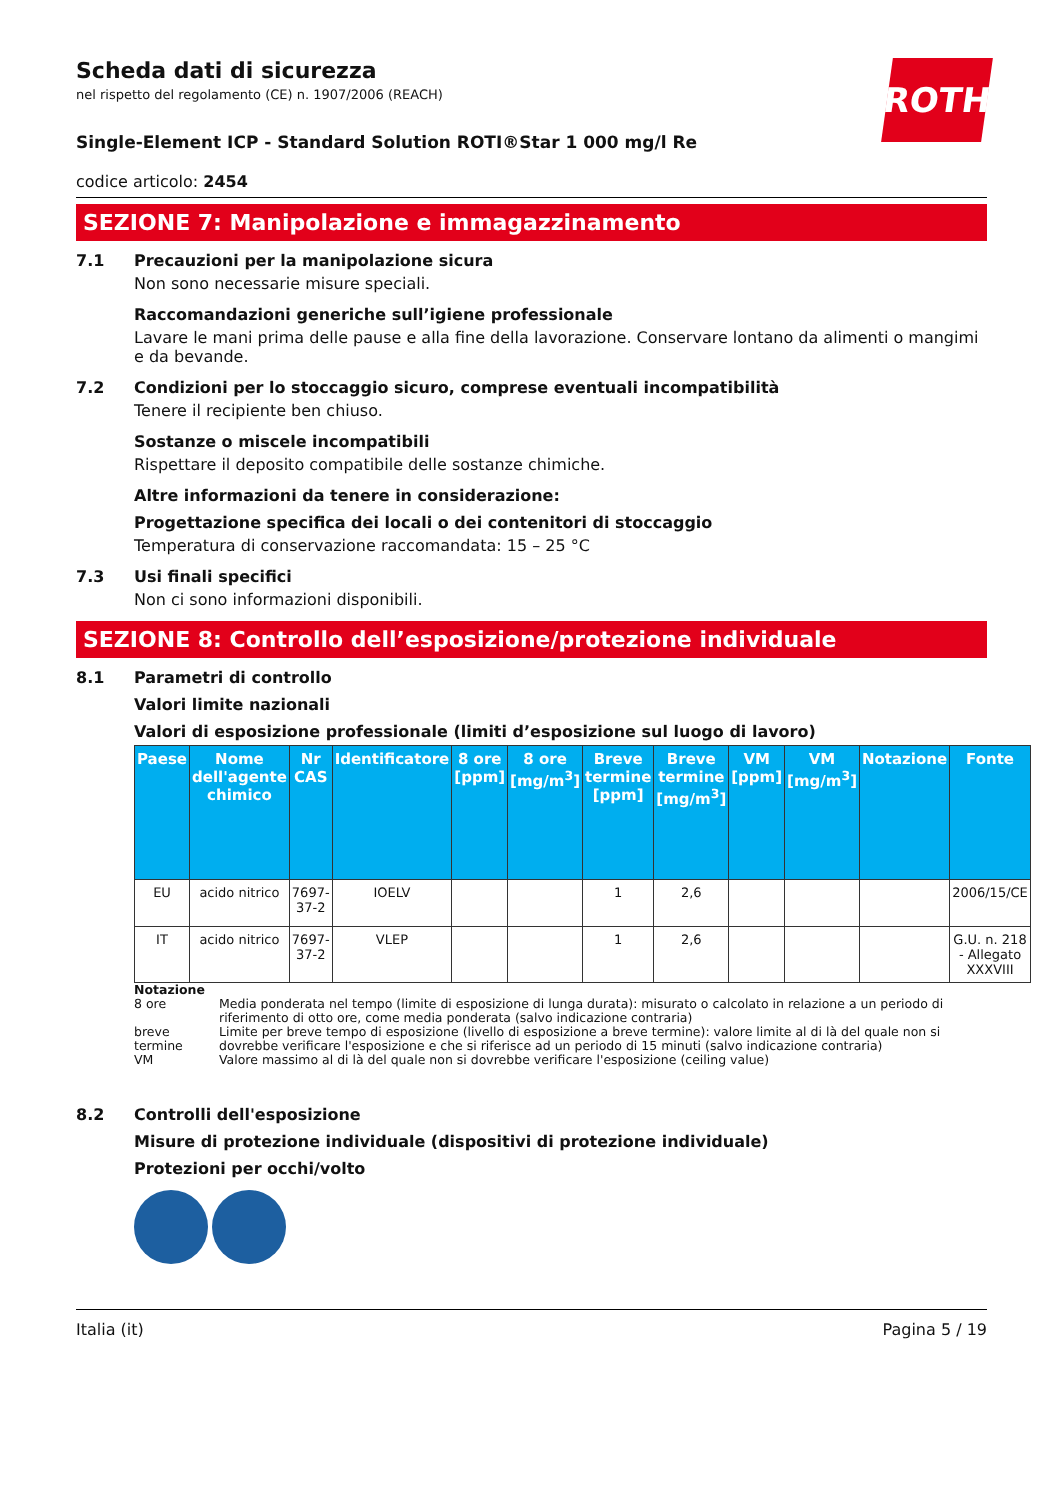ROTH
Scheda dati di sicurezza
nel rispetto del regolamento (CE) n. 1907/2006 (REACH)
Single-Element ICP - Standard Solution ROTI®Star 1 000 mg/l Re
codice articolo: 2454
SEZIONE 7: Manipolazione e immagazzinamento
7.1 Precauzioni per la manipolazione sicura
Non sono necessarie misure speciali.
Raccomandazioni generiche sull’igiene professionale
Lavare le mani prima delle pause e alla fine della lavorazione. Conservare lontano da alimenti o mangimi e da bevande.
7.2 Condizioni per lo stoccaggio sicuro, comprese eventuali incompatibilità
Tenere il recipiente ben chiuso.
Sostanze o miscele incompatibili
Rispettare il deposito compatibile delle sostanze chimiche.
Altre informazioni da tenere in considerazione:
Progettazione specifica dei locali o dei contenitori di stoccaggio
Temperatura di conservazione raccomandata: 15 – 25 °C
7.3 Usi finali specifici
Non ci sono informazioni disponibili.
SEZIONE 8: Controllo dell’esposizione/protezione individuale
8.1 Parametri di controllo
Valori limite nazionali
Valori di esposizione professionale (limiti d’esposizione sul luogo di lavoro)
| Paese | Nome dell'agente chimico | Nr CAS | Identificatore | 8 ore [ppm] | 8 ore [mg/m<sup>3</sup>] | Breve termine [ppm] | Breve termine [mg/m<sup>3</sup>] | VM [ppm] | VM [mg/m<sup>3</sup>] | Notazione | Fonte |
| --- | --- | --- | --- | --- | --- | --- | --- | --- | --- | --- | --- |
| EU | acido nitrico | 7697-37-2 | IOELV | | | 1 | 2,6 | | | | 2006/15/CE |
| IT | acido nitrico | 7697-37-2 | VLEP | | | 1 | 2,6 | | | | G.U. n. 218 - Allegato XXXVIII |
Notazione
8 ore Media ponderata nel tempo (limite di esposizione di lunga durata): misurato o calcolato in relazione a un periodo di riferimento di otto ore, come media ponderata (salvo indicazione contraria)
breve termine Limite per breve tempo di esposizione (livello di esposizione a breve termine): valore limite al di là del quale non si dovrebbe verificare l'esposizione e che si riferisce ad un periodo di 15 minuti (salvo indicazione contraria)
VM Valore massimo al di là del quale non si dovrebbe verificare l'esposizione (ceiling value)
8.2 Controlli dell'esposizione
Misure di protezione individuale (dispositivi di protezione individuale)
Protezioni per occhi/volto
Italia (it) Pagina 5 / 19